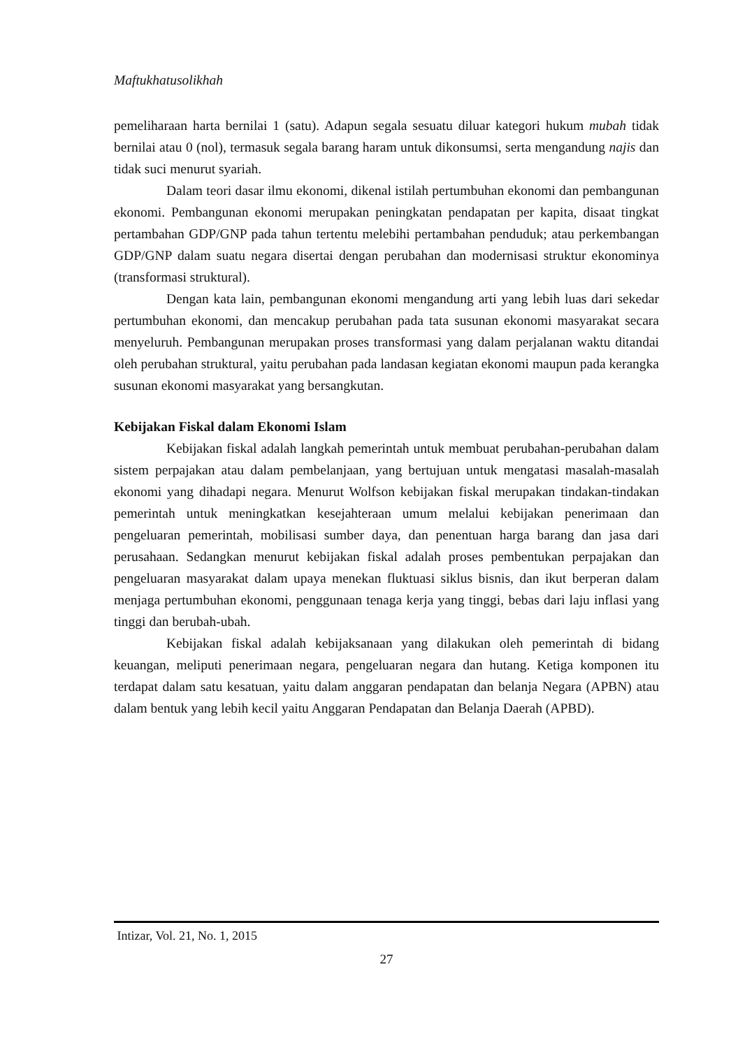Maftukhatusolikhah
pemeliharaan harta bernilai 1 (satu). Adapun segala sesuatu diluar kategori hukum mubah tidak bernilai atau 0 (nol), termasuk segala barang haram untuk dikonsumsi, serta mengandung najis dan tidak suci menurut syariah.
Dalam teori dasar ilmu ekonomi, dikenal istilah pertumbuhan ekonomi dan pembangunan ekonomi. Pembangunan ekonomi merupakan peningkatan pendapatan per kapita, disaat tingkat pertambahan GDP/GNP pada tahun tertentu melebihi pertambahan penduduk; atau perkembangan GDP/GNP dalam suatu negara disertai dengan perubahan dan modernisasi struktur ekonominya (transformasi struktural).
Dengan kata lain, pembangunan ekonomi mengandung arti yang lebih luas dari sekedar pertumbuhan ekonomi, dan mencakup perubahan pada tata susunan ekonomi masyarakat secara menyeluruh. Pembangunan merupakan proses transformasi yang dalam perjalanan waktu ditandai oleh perubahan struktural, yaitu perubahan pada landasan kegiatan ekonomi maupun pada kerangka susunan ekonomi masyarakat yang bersangkutan.
Kebijakan Fiskal dalam Ekonomi Islam
Kebijakan fiskal adalah langkah pemerintah untuk membuat perubahan-perubahan dalam sistem perpajakan atau dalam pembelanjaan, yang bertujuan untuk mengatasi masalah-masalah ekonomi yang dihadapi negara. Menurut Wolfson kebijakan fiskal merupakan tindakan-tindakan pemerintah untuk meningkatkan kesejahteraan umum melalui kebijakan penerimaan dan pengeluaran pemerintah, mobilisasi sumber daya, dan penentuan harga barang dan jasa dari perusahaan. Sedangkan menurut kebijakan fiskal adalah proses pembentukan perpajakan dan pengeluaran masyarakat dalam upaya menekan fluktuasi siklus bisnis, dan ikut berperan dalam menjaga pertumbuhan ekonomi, penggunaan tenaga kerja yang tinggi, bebas dari laju inflasi yang tinggi dan berubah-ubah.
Kebijakan fiskal adalah kebijaksanaan yang dilakukan oleh pemerintah di bidang keuangan, meliputi penerimaan negara, pengeluaran negara dan hutang. Ketiga komponen itu terdapat dalam satu kesatuan, yaitu dalam anggaran pendapatan dan belanja Negara (APBN) atau dalam bentuk yang lebih kecil yaitu Anggaran Pendapatan dan Belanja Daerah (APBD).
Intizar, Vol. 21, No. 1, 2015
27